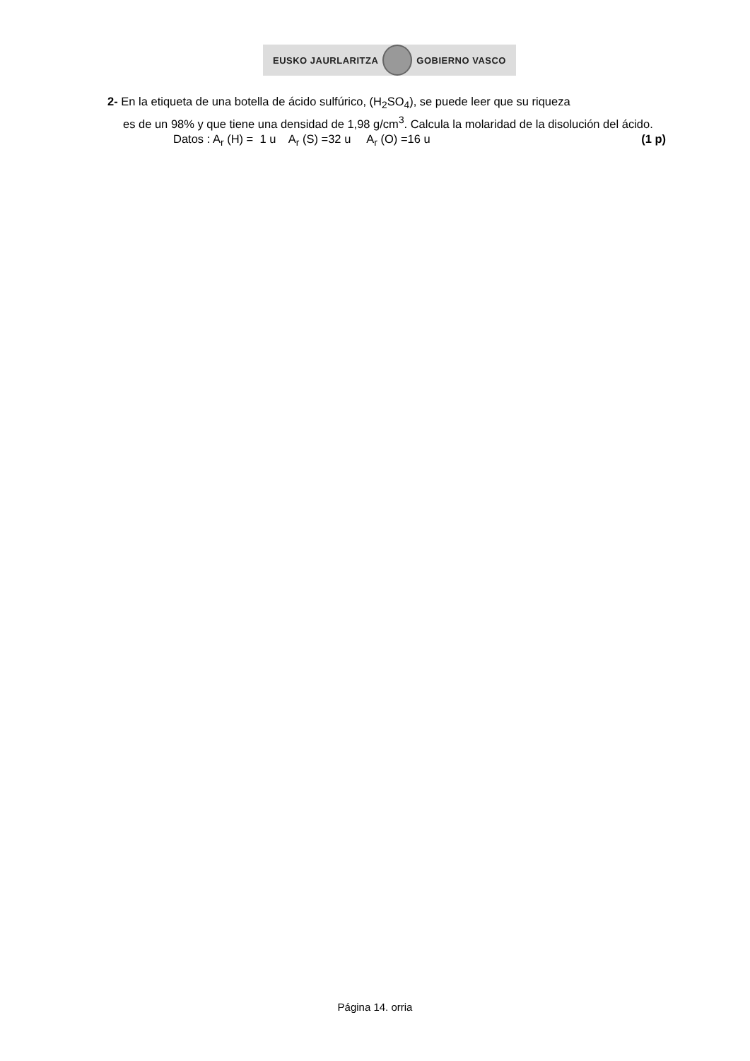EUSKO JAURLARITZA GOBIERNO VASCO
2- En la etiqueta de una botella de ácido sulfúrico, (H<sub>2</sub>SO<sub>4</sub>), se puede leer que su riqueza
es de un 98% y que tiene una densidad de 1,98 g/cm<sup>3</sup>. Calcula la molaridad de la disolución del ácido.
Datos : A<sub>r</sub> (H) = 1 u A<sub>r</sub> (S) =32 u A<sub>r</sub> (O) =16 u (1 p)
Página 14. orria